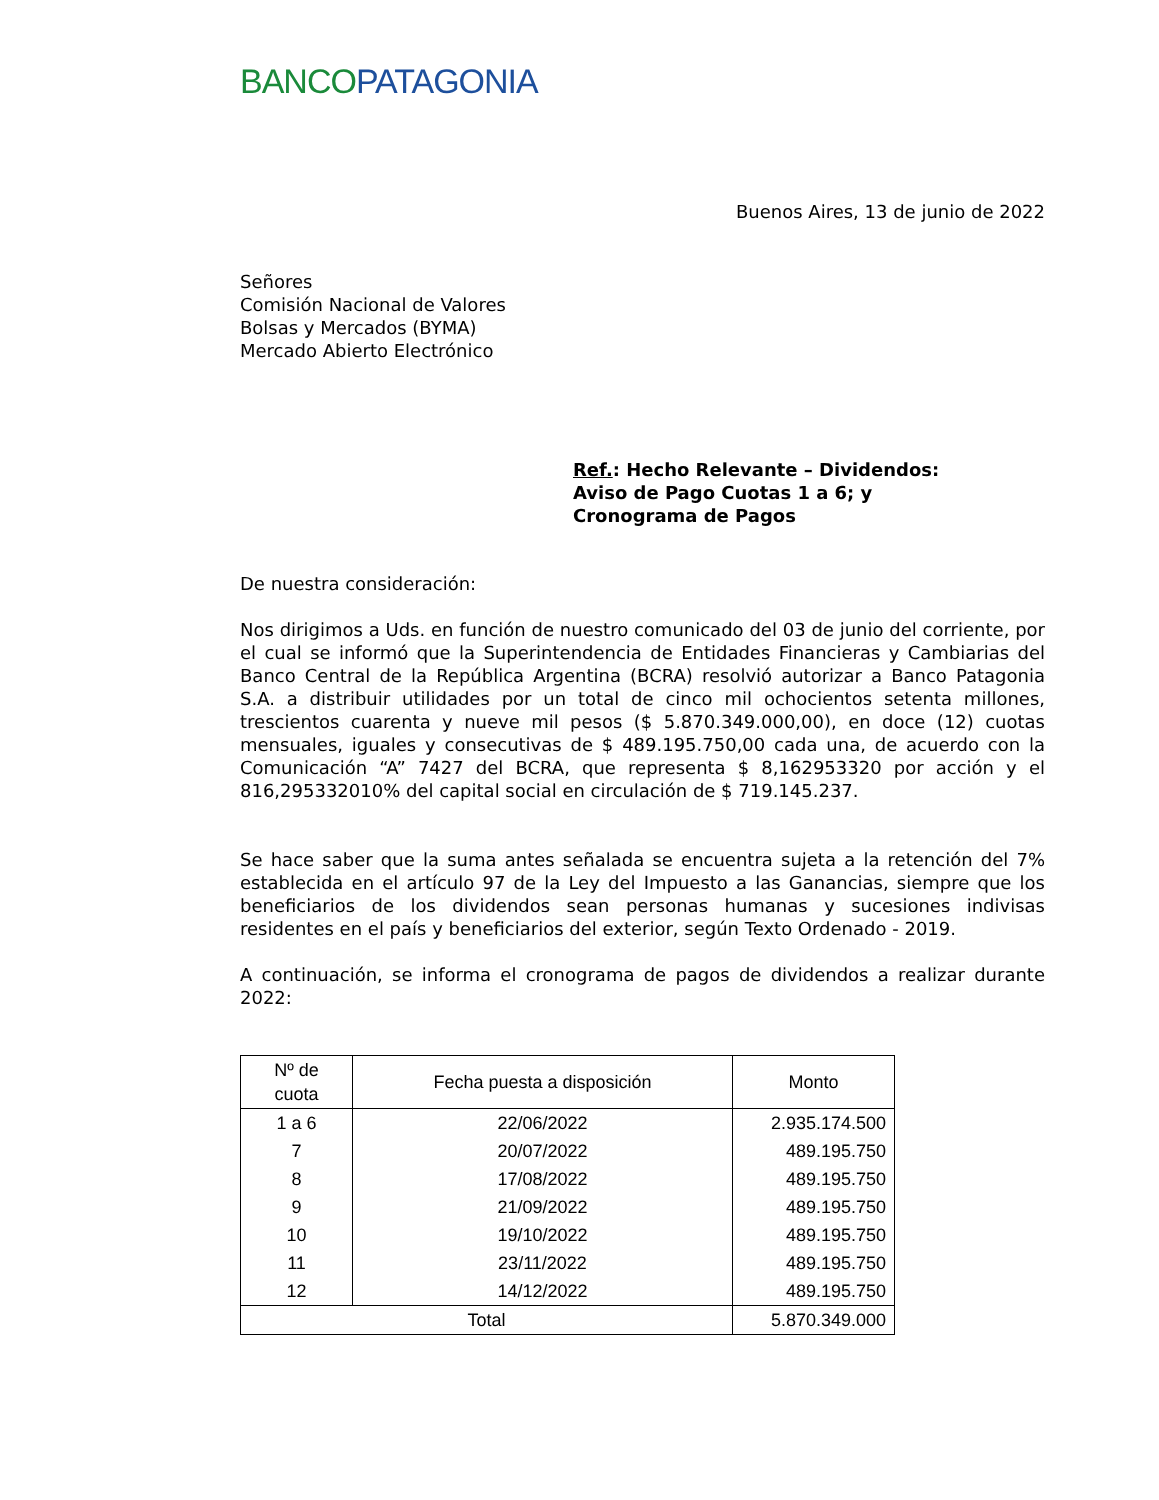BANCO PATAGONIA
Buenos Aires, 13 de junio de 2022
Señores
Comisión Nacional de Valores
Bolsas y Mercados (BYMA)
Mercado Abierto Electrónico
Ref.: Hecho Relevante – Dividendos:
Aviso de Pago Cuotas 1 a 6; y
Cronograma de Pagos
De nuestra consideración:
Nos dirigimos a Uds. en función de nuestro comunicado del 03 de junio del corriente, por el cual se informó que la Superintendencia de Entidades Financieras y Cambiarias del Banco Central de la República Argentina (BCRA) resolvió autorizar a Banco Patagonia S.A. a distribuir utilidades por un total de cinco mil ochocientos setenta millones, trescientos cuarenta y nueve mil pesos ($ 5.870.349.000,00), en doce (12) cuotas mensuales, iguales y consecutivas de $ 489.195.750,00 cada una, de acuerdo con la Comunicación “A” 7427 del BCRA, que representa $ 8,162953320 por acción y el 816,295332010% del capital social en circulación de $ 719.145.237.
Se hace saber que la suma antes señalada se encuentra sujeta a la retención del 7% establecida en el artículo 97 de la Ley del Impuesto a las Ganancias, siempre que los beneficiarios de los dividendos sean personas humanas y sucesiones indivisas residentes en el país y beneficiarios del exterior, según Texto Ordenado - 2019.
A continuación, se informa el cronograma de pagos de dividendos a realizar durante 2022:
| Nº de cuota | Fecha puesta a disposición | Monto |
| --- | --- | --- |
| 1 a 6 | 22/06/2022 | 2.935.174.500 |
| 7 | 20/07/2022 | 489.195.750 |
| 8 | 17/08/2022 | 489.195.750 |
| 9 | 21/09/2022 | 489.195.750 |
| 10 | 19/10/2022 | 489.195.750 |
| 11 | 23/11/2022 | 489.195.750 |
| 12 | 14/12/2022 | 489.195.750 |
| Total | | 5.870.349.000 |